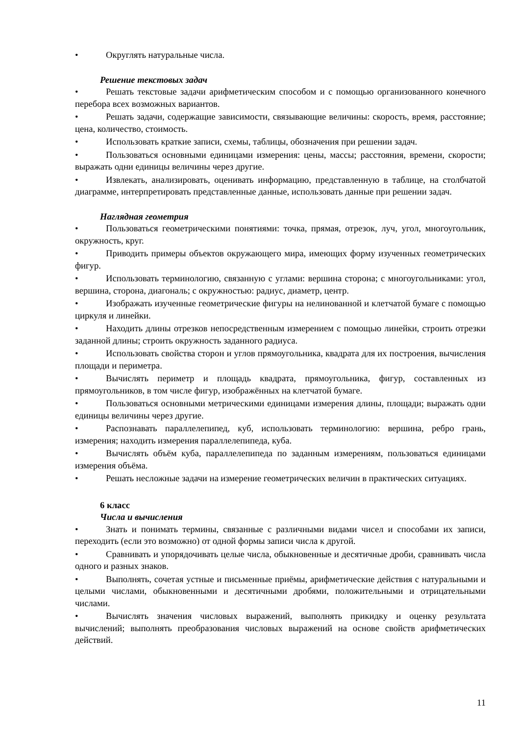• Округлять натуральные числа.
Решение текстовых задач
• Решать текстовые задачи арифметическим способом и с помощью организованного конечного перебора всех возможных вариантов.
• Решать задачи, содержащие зависимости, связывающие величины: скорость, время, расстояние; цена, количество, стоимость.
• Использовать краткие записи, схемы, таблицы, обозначения при решении задач.
• Пользоваться основными единицами измерения: цены, массы; расстояния, времени, скорости; выражать одни единицы величины через другие.
• Извлекать, анализировать, оценивать информацию, представленную в таблице, на столбчатой диаграмме, интерпретировать представленные данные, использовать данные при решении задач.
Наглядная геометрия
• Пользоваться геометрическими понятиями: точка, прямая, отрезок, луч, угол, многоугольник, окружность, круг.
• Приводить примеры объектов окружающего мира, имеющих форму изученных геометрических фигур.
• Использовать терминологию, связанную с углами: вершина сторона; с многоугольниками: угол, вершина, сторона, диагональ; с окружностью: радиус, диаметр, центр.
• Изображать изученные геометрические фигуры на нелинованной и клетчатой бумаге с помощью циркуля и линейки.
• Находить длины отрезков непосредственным измерением с помощью линейки, строить отрезки заданной длины; строить окружность заданного радиуса.
• Использовать свойства сторон и углов прямоугольника, квадрата для их построения, вычисления площади и периметра.
• Вычислять периметр и площадь квадрата, прямоугольника, фигур, составленных из прямоугольников, в том числе фигур, изображённых на клетчатой бумаге.
• Пользоваться основными метрическими единицами измерения длины, площади; выражать одни единицы величины через другие.
• Распознавать параллелепипед, куб, использовать терминологию: вершина, ребро грань, измерения; находить измерения параллелепипеда, куба.
• Вычислять объём куба, параллелепипеда по заданным измерениям, пользоваться единицами измерения объёма.
• Решать несложные задачи на измерение геометрических величин в практических ситуациях.
6 класс
Числа и вычисления
• Знать и понимать термины, связанные с различными видами чисел и способами их записи, переходить (если это возможно) от одной формы записи числа к другой.
• Сравнивать и упорядочивать целые числа, обыкновенные и десятичные дроби, сравнивать числа одного и разных знаков.
• Выполнять, сочетая устные и письменные приёмы, арифметические действия с натуральными и целыми числами, обыкновенными и десятичными дробями, положительными и отрицательными числами.
• Вычислять значения числовых выражений, выполнять прикидку и оценку результата вычислений; выполнять преобразования числовых выражений на основе свойств арифметических действий.
11